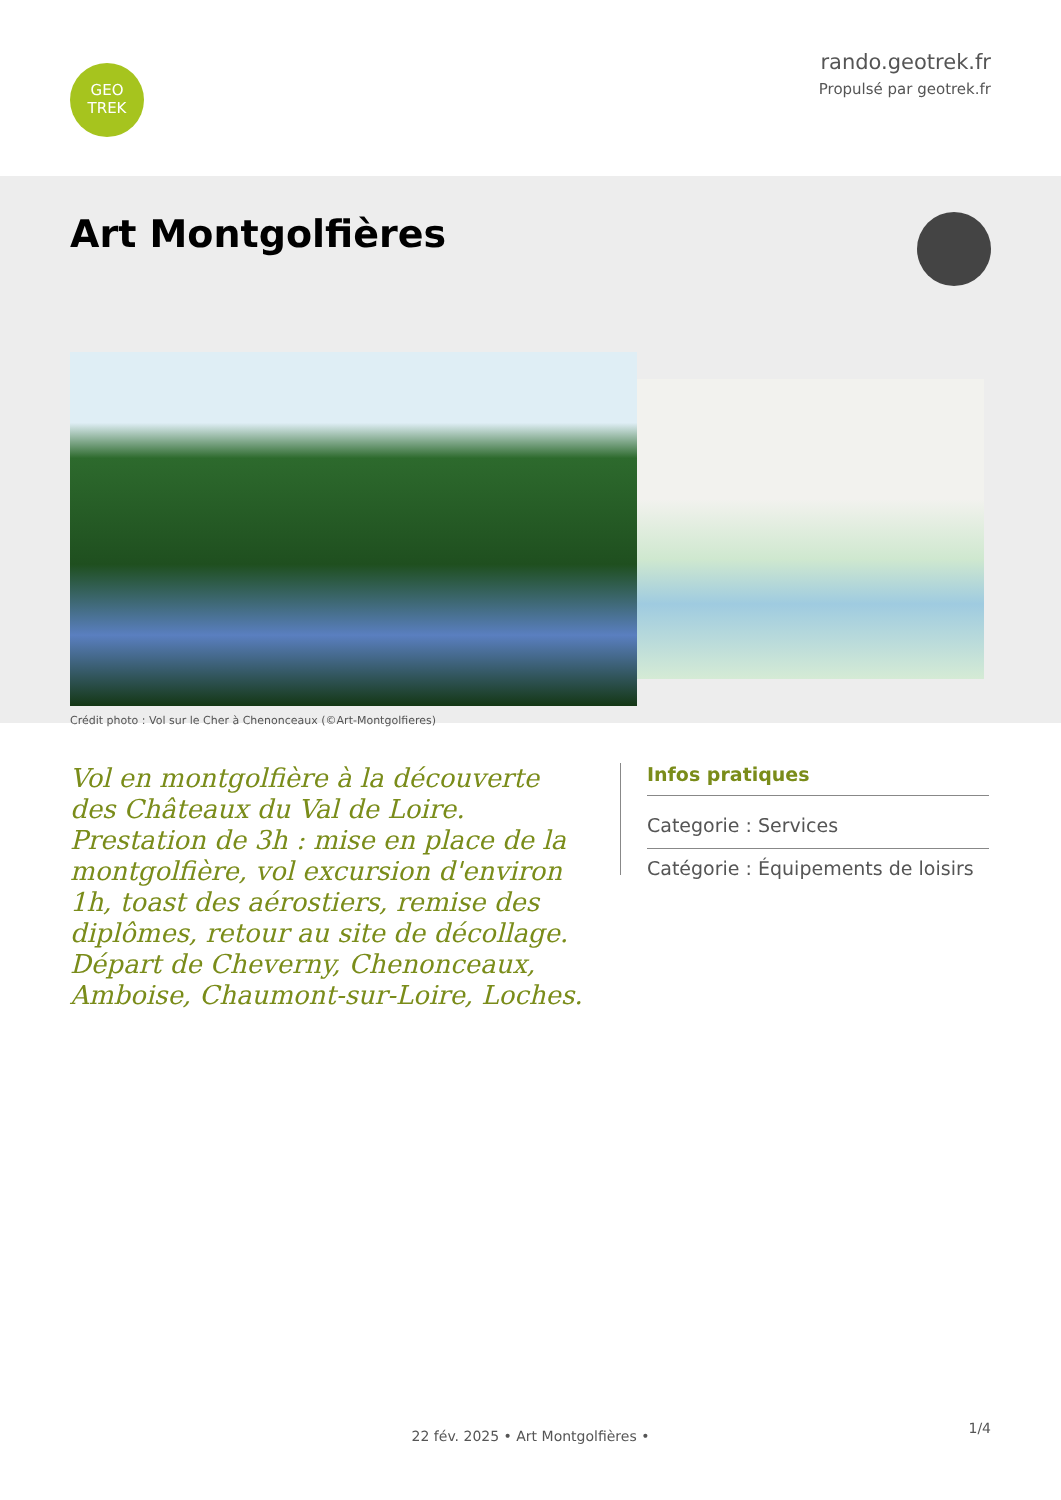GEO
TREK
rando.geotrek.fr
Propulsé par geotrek.fr
Art Montgolfières
Crédit photo : Vol sur le Cher à Chenonceaux (©Art-Montgolfieres)
Vol en montgolfière à la découverte des Châteaux du Val de Loire. Prestation de 3h : mise en place de la montgolfière, vol excursion d'environ 1h, toast des aérostiers, remise des diplômes, retour au site de décollage. Départ de Cheverny, Chenonceaux, Amboise, Chaumont-sur-Loire, Loches.
Infos pratiques
Categorie : Services
Catégorie : Équipements de loisirs
1/4 22 fév. 2025 • Art Montgolfières •